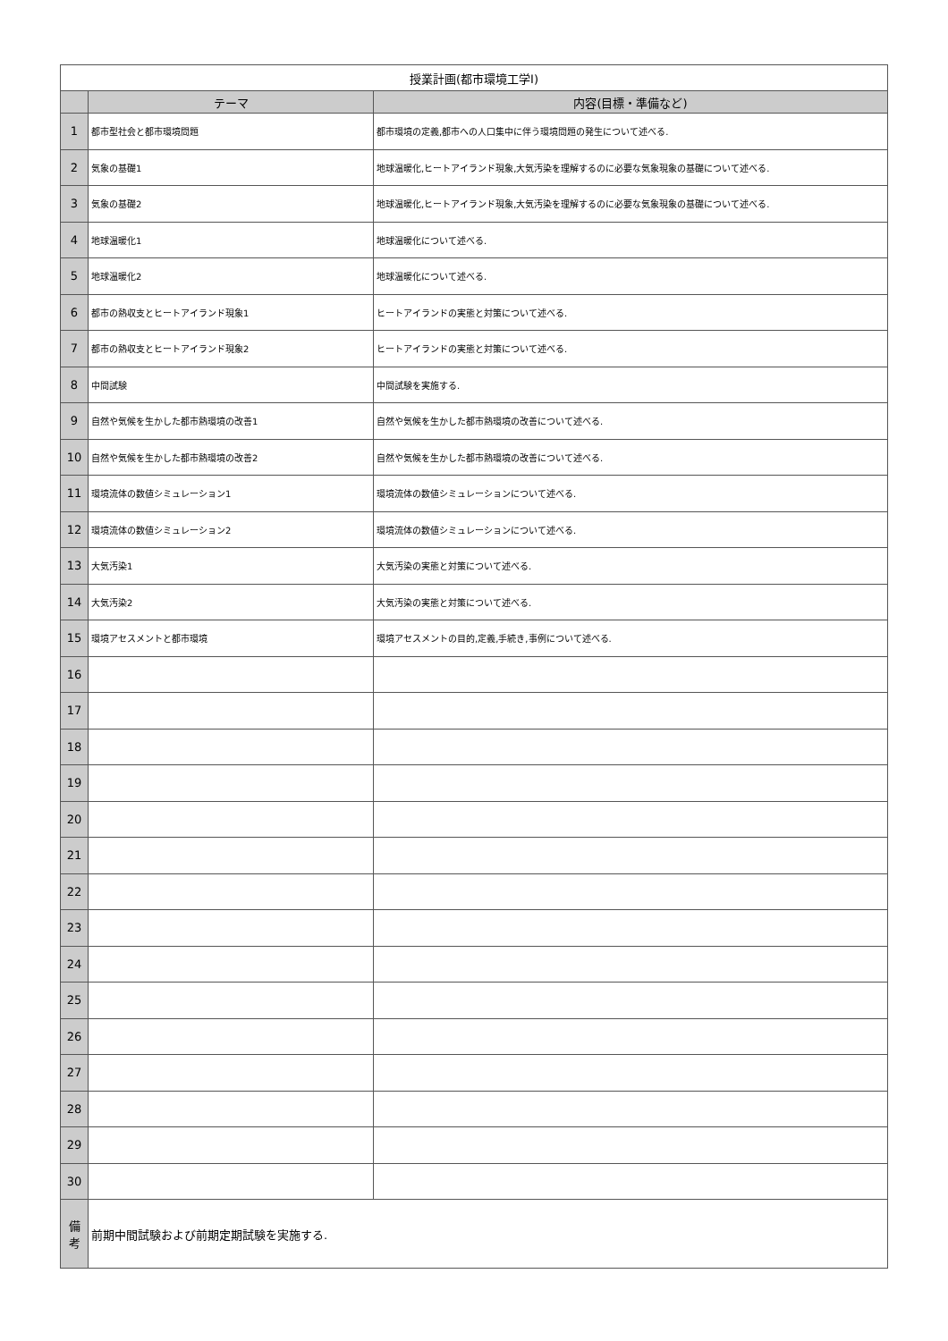| 授業計画(都市環境工学I) | | |
| | テーマ | 内容(目標・準備など) |
| 1 | 都市型社会と都市環境問題 | 都市環境の定義,都市への人口集中に伴う環境問題の発生について述べる. |
| 2 | 気象の基礎1 | 地球温暖化,ヒートアイランド現象,大気汚染を理解するのに必要な気象現象の基礎について述べる. |
| 3 | 気象の基礎2 | 地球温暖化,ヒートアイランド現象,大気汚染を理解するのに必要な気象現象の基礎について述べる. |
| 4 | 地球温暖化1 | 地球温暖化について述べる. |
| 5 | 地球温暖化2 | 地球温暖化について述べる. |
| 6 | 都市の熱収支とヒートアイランド現象1 | ヒートアイランドの実態と対策について述べる. |
| 7 | 都市の熱収支とヒートアイランド現象2 | ヒートアイランドの実態と対策について述べる. |
| 8 | 中間試験 | 中間試験を実施する. |
| 9 | 自然や気候を生かした都市熱環境の改善1 | 自然や気候を生かした都市熱環境の改善について述べる. |
| 10 | 自然や気候を生かした都市熱環境の改善2 | 自然や気候を生かした都市熱環境の改善について述べる. |
| 11 | 環境流体の数値シミュレーション1 | 環境流体の数値シミュレーションについて述べる. |
| 12 | 環境流体の数値シミュレーション2 | 環境流体の数値シミュレーションについて述べる. |
| 13 | 大気汚染1 | 大気汚染の実態と対策について述べる. |
| 14 | 大気汚染2 | 大気汚染の実態と対策について述べる. |
| 15 | 環境アセスメントと都市環境 | 環境アセスメントの目的,定義,手続き,事例について述べる. |
| 16 | | |
| 17 | | |
| 18 | | |
| 19 | | |
| 20 | | |
| 21 | | |
| 22 | | |
| 23 | | |
| 24 | | |
| 25 | | |
| 26 | | |
| 27 | | |
| 28 | | |
| 29 | | |
| 30 | | |
| 備 考 | 前期中間試験および前期定期試験を実施する. | |